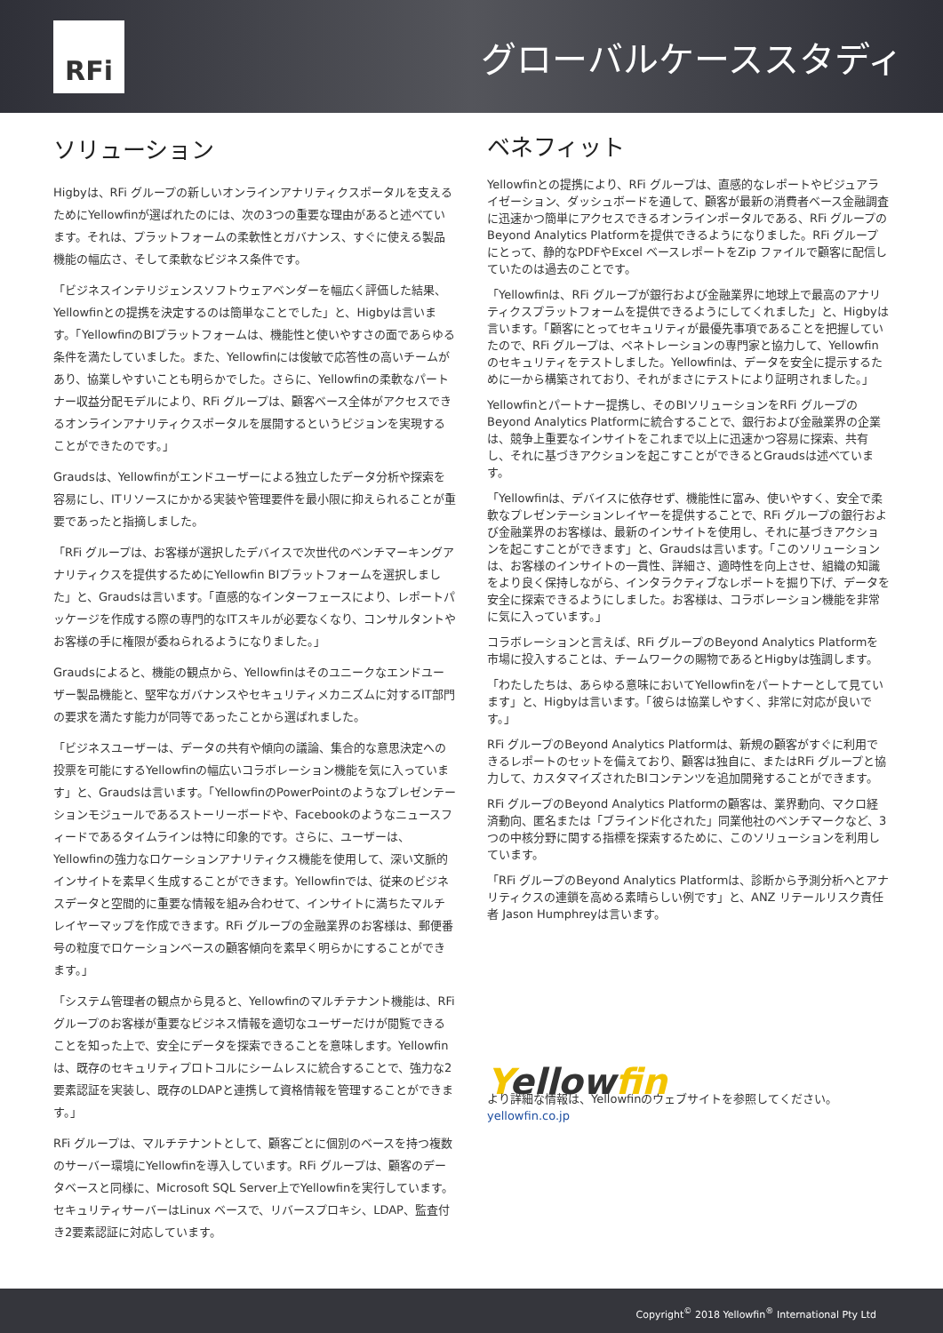RFi
グローバルケーススタディ
ソリューション
Higbyは、RFi グループの新しいオンラインアナリティクスポータルを支えるためにYellowfinが選ばれたのには、次の3つの重要な理由があると述べています。それは、プラットフォームの柔軟性とガバナンス、すぐに使える製品機能の幅広さ、そして柔軟なビジネス条件です。
「ビジネスインテリジェンスソフトウェアベンダーを幅広く評価した結果、Yellowfinとの提携を決定するのは簡単なことでした」と、Higbyは言います。「YellowfinのBIプラットフォームは、機能性と使いやすさの面であらゆる条件を満たしていました。また、Yellowfinには俊敏で応答性の高いチームがあり、協業しやすいことも明らかでした。さらに、Yellowfinの柔軟なパートナー収益分配モデルにより、RFi グループは、顧客ベース全体がアクセスできるオンラインアナリティクスポータルを展開するというビジョンを実現することができたのです。」
Graudsは、Yellowfinがエンドユーザーによる独立したデータ分析や探索を容易にし、ITリソースにかかる実装や管理要件を最小限に抑えられることが重要であったと指摘しました。
「RFi グループは、お客様が選択したデバイスで次世代のベンチマーキングアナリティクスを提供するためにYellowfin BIプラットフォームを選択しました」と、Graudsは言います。「直感的なインターフェースにより、レポートパッケージを作成する際の専門的なITスキルが必要なくなり、コンサルタントやお客様の手に権限が委ねられるようになりました。」
Graudsによると、機能の観点から、Yellowfinはそのユニークなエンドユーザー製品機能と、堅牢なガバナンスやセキュリティメカニズムに対するIT部門の要求を満たす能力が同等であったことから選ばれました。
「ビジネスユーザーは、データの共有や傾向の議論、集合的な意思決定への投票を可能にするYellowfinの幅広いコラボレーション機能を気に入っています」と、Graudsは言います。「YellowfinのPowerPointのようなプレゼンテーションモジュールであるストーリーボードや、Facebookのようなニュースフィードであるタイムラインは特に印象的です。さらに、ユーザーは、Yellowfinの強力なロケーションアナリティクス機能を使用して、深い文脈的インサイトを素早く生成することができます。Yellowfinでは、従来のビジネスデータと空間的に重要な情報を組み合わせて、インサイトに満ちたマルチレイヤーマップを作成できます。RFi グループの金融業界のお客様は、郵便番号の粒度でロケーションベースの顧客傾向を素早く明らかにすることができます。」
「システム管理者の観点から見ると、Yellowfinのマルチテナント機能は、RFi グループのお客様が重要なビジネス情報を適切なユーザーだけが閲覧できることを知った上で、安全にデータを探索できることを意味します。Yellowfinは、既存のセキュリティプロトコルにシームレスに統合することで、強力な2要素認証を実装し、既存のLDAPと連携して資格情報を管理することができます。」
RFi グループは、マルチテナントとして、顧客ごとに個別のベースを持つ複数のサーバー環境にYellowfinを導入しています。RFi グループは、顧客のデータベースと同様に、Microsoft SQL Server上でYellowfinを実行しています。セキュリティサーバーはLinux ベースで、リバースプロキシ、LDAP、監査付き2要素認証に対応しています。
ベネフィット
Yellowfinとの提携により、RFi グループは、直感的なレポートやビジュアライゼーション、ダッシュボードを通して、顧客が最新の消費者ベース金融調査に迅速かつ簡単にアクセスできるオンラインポータルである、RFi グループのBeyond Analytics Platformを提供できるようになりました。RFi グループにとって、静的なPDFやExcel ベースレポートをZip ファイルで顧客に配信していたのは過去のことです。
「Yellowfinは、RFi グループが銀行および金融業界に地球上で最高のアナリティクスプラットフォームを提供できるようにしてくれました」と、Higbyは言います。「顧客にとってセキュリティが最優先事項であることを把握していたので、RFi グループは、ペネトレーションの専門家と協力して、Yellowfinのセキュリティをテストしました。Yellowfinは、データを安全に提示するために一から構築されており、それがまさにテストにより証明されました。」
Yellowfinとパートナー提携し、そのBIソリューションをRFi グループのBeyond Analytics Platformに統合することで、銀行および金融業界の企業は、競争上重要なインサイトをこれまで以上に迅速かつ容易に探索、共有し、それに基づきアクションを起こすことができるとGraudsは述べています。
「Yellowfinは、デバイスに依存せず、機能性に富み、使いやすく、安全で柔軟なプレゼンテーションレイヤーを提供することで、RFi グループの銀行および金融業界のお客様は、最新のインサイトを使用し、それに基づきアクションを起こすことができます」と、Graudsは言います。「このソリューションは、お客様のインサイトの一貫性、詳細さ、適時性を向上させ、組織の知識をより良く保持しながら、インタラクティブなレポートを掘り下げ、データを安全に探索できるようにしました。お客様は、コラボレーション機能を非常に気に入っています。」
コラボレーションと言えば、RFi グループのBeyond Analytics Platformを市場に投入することは、チームワークの賜物であるとHigbyは強調します。
「わたしたちは、あらゆる意味においてYellowfinをパートナーとして見ています」と、Higbyは言います。「彼らは協業しやすく、非常に対応が良いです。」
RFi グループのBeyond Analytics Platformは、新規の顧客がすぐに利用できるレポートのセットを備えており、顧客は独自に、またはRFi グループと協力して、カスタマイズされたBIコンテンツを追加開発することができます。
RFi グループのBeyond Analytics Platformの顧客は、業界動向、マクロ経済動向、匿名または「ブラインド化された」同業他社のベンチマークなど、3つの中核分野に関する指標を探索するために、このソリューションを利用しています。
「RFi グループのBeyond Analytics Platformは、診断から予測分析へとアナリティクスの連鎖を高める素晴らしい例です」と、ANZ リテールリスク責任者 Jason Humphreyは言います。
Yellowfin
より詳細な情報は、Yellowfinのウェブサイトを参照してください。
yellowfin.co.jp
Copyright<sup>©</sup> 2018 Yellowfin<sup>®</sup> International Pty Ltd